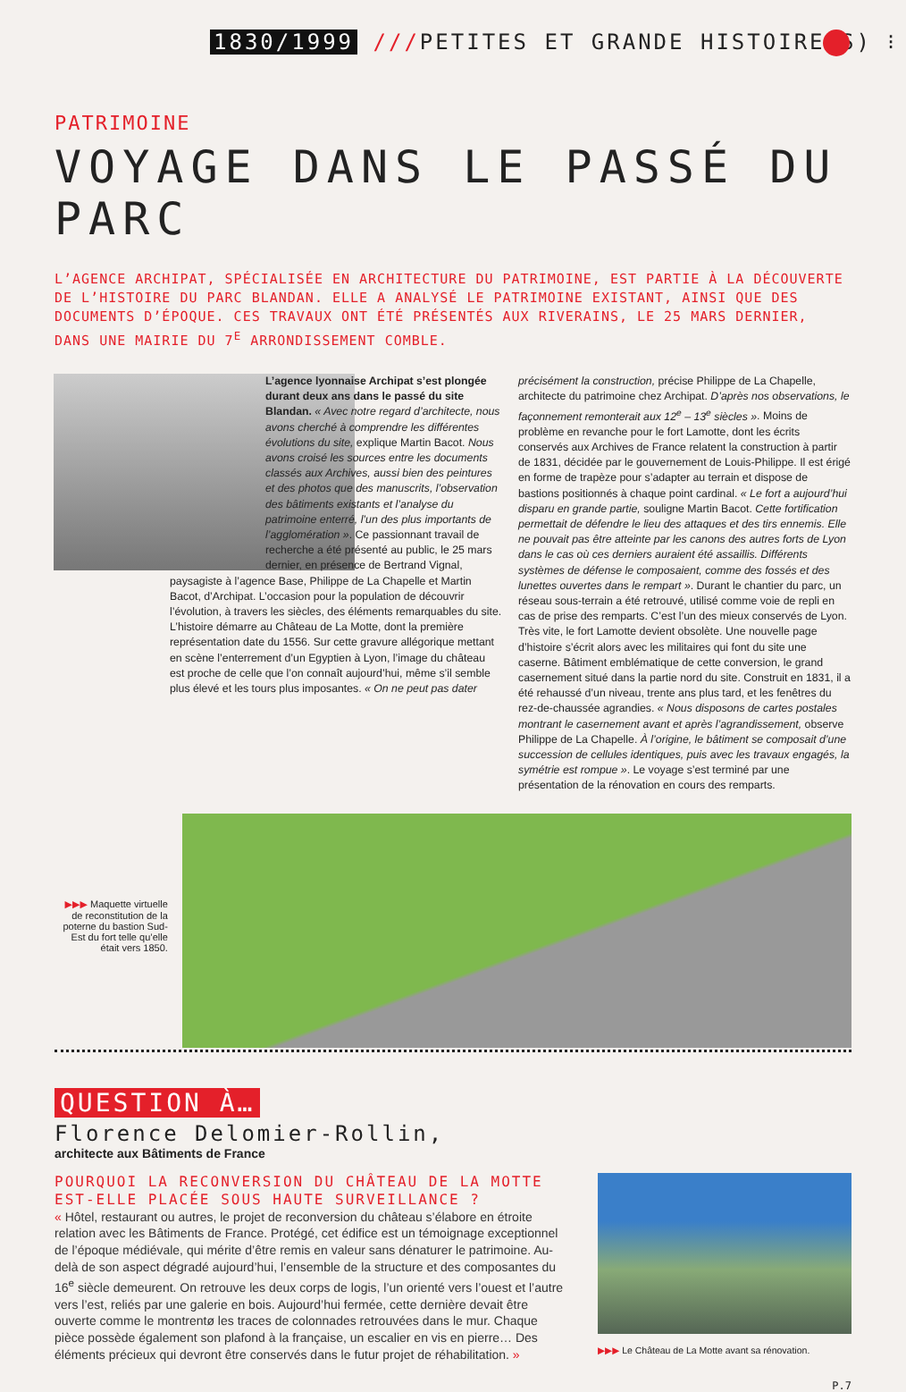1830/1999 ///PETITES ET GRANDE HISTOIRE(S) ⁝
PATRIMOINE
VOYAGE DANS LE PASSÉ DU PARC
L’AGENCE ARCHIPAT, SPÉCIALISÉE EN ARCHITECTURE DU PATRIMOINE, EST PARTIE À LA DÉCOUVERTE DE L’HISTOIRE DU PARC BLANDAN. ELLE A ANALYSÉ LE PATRIMOINE EXISTANT, AINSI QUE DES DOCUMENTS D’ÉPOQUE. CES TRAVAUX ONT ÉTÉ PRÉSENTÉS AUX RIVERAINS, LE 25 MARS DERNIER, DANS UNE MAIRIE DU 7<sup>E</sup> ARRONDISSEMENT COMBLE.
L’agence lyonnaise Archipat s’est plongée durant deux ans dans le passé du site Blandan. « Avec notre regard d’architecte, nous avons cherché à comprendre les différentes évolutions du site, explique Martin Bacot. Nous avons croisé les sources entre les documents classés aux Archives, aussi bien des peintures et des photos que des manuscrits, l’observation des bâtiments existants et l’analyse du patrimoine enterré, l’un des plus importants de l’agglomération ». Ce passionnant travail de recherche a été présenté au public, le 25 mars dernier, en présence de Bertrand Vignal, paysagiste à l’agence Base, Philippe de La Chapelle et Martin Bacot, d’Archipat. L’occasion pour la population de découvrir l’évolution, à travers les siècles, des éléments remarquables du site.
L’histoire démarre au Château de La Motte, dont la première représentation date du 1556. Sur cette gravure allégorique mettant en scène l’enterrement d’un Egyptien à Lyon, l’image du château est proche de celle que l’on connaît aujourd’hui, même s’il semble plus élevé et les tours plus imposantes. « On ne peut pas dater
précisément la construction, précise Philippe de La Chapelle, architecte du patrimoine chez Archipat. D’après nos observations, le façonnement remonterait aux 12<sup>e</sup> – 13<sup>e</sup> siècles ». Moins de problème en revanche pour le fort Lamotte, dont les écrits conservés aux Archives de France relatent la construction à partir de 1831, décidée par le gouvernement de Louis-Philippe. Il est érigé en forme de trapèze pour s’adapter au terrain et dispose de bastions positionnés à chaque point cardinal. « Le fort a aujourd’hui disparu en grande partie, souligne Martin Bacot. Cette fortification permettait de défendre le lieu des attaques et des tirs ennemis. Elle ne pouvait pas être atteinte par les canons des autres forts de Lyon dans le cas où ces derniers auraient été assaillis. Différents systèmes de défense le composaient, comme des fossés et des lunettes ouvertes dans le rempart ». Durant le chantier du parc, un réseau sous-terrain a été retrouvé, utilisé comme voie de repli en cas de prise des remparts. C’est l’un des mieux conservés de Lyon. Très vite, le fort Lamotte devient obsolète. Une nouvelle page d’histoire s’écrit alors avec les militaires qui font du site une caserne. Bâtiment emblématique de cette conversion, le grand casernement situé dans la partie nord du site. Construit en 1831, il a été rehaussé d’un niveau, trente ans plus tard, et les fenêtres du rez-de-chaussée agrandies. « Nous disposons de cartes postales montrant le casernement avant et après l’agrandissement, observe Philippe de La Chapelle. À l’origine, le bâtiment se composait d’une succession de cellules identiques, puis avec les travaux engagés, la symétrie est rompue ». Le voyage s’est terminé par une présentation de la rénovation en cours des remparts.
▶▶▶ Maquette virtuelle de reconstitution de la poterne du bastion Sud-Est du fort telle qu’elle était vers 1850.
QUESTION À…
Florence Delomier-Rollin,
architecte aux Bâtiments de France
POURQUOI LA RECONVERSION DU CHÂTEAU DE LA MOTTE EST-ELLE PLACÉE SOUS HAUTE SURVEILLANCE ?
« Hôtel, restaurant ou autres, le projet de reconversion du château s’élabore en étroite relation avec les Bâtiments de France. Protégé, cet édifice est un témoignage exceptionnel de l’époque médiévale, qui mérite d’être remis en valeur sans dénaturer le patrimoine. Au-delà de son aspect dégradé aujourd’hui, l’ensemble de la structure et des composantes du 16<sup>e</sup> siècle demeurent. On retrouve les deux corps de logis, l’un orienté vers l’ouest et l’autre vers l’est, reliés par une galerie en bois. Aujourd’hui fermée, cette dernière devait être ouverte comme le montrentø les traces de colonnades retrouvées dans le mur. Chaque pièce possède également son plafond à la française, un escalier en vis en pierre… Des éléments précieux qui devront être conservés dans le futur projet de réhabilitation. »
▶▶▶ Le Château de La Motte avant sa rénovation.
P.7